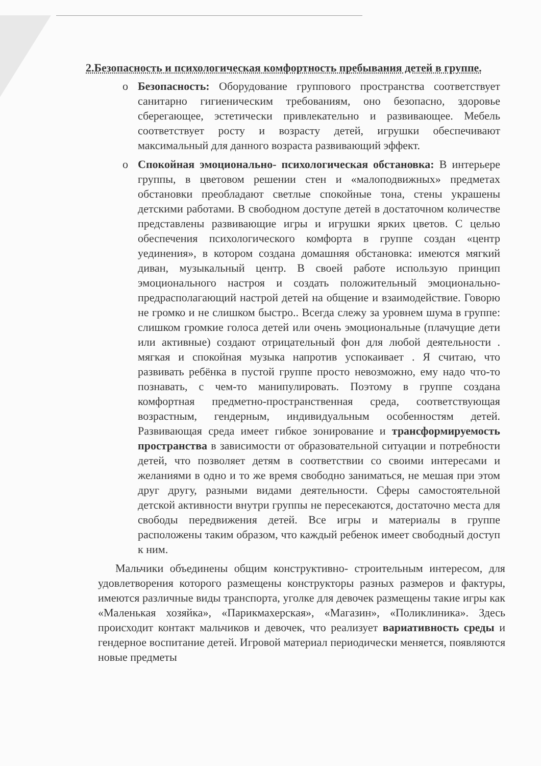2.Безопасность и психологическая комфортность пребывания детей в группе.
o Безопасность: Оборудование группового пространства соответствует санитарно гигиеническим требованиям, оно безопасно, здоровье сберегающее, эстетически привлекательно и развивающее. Мебель соответствует росту и возрасту детей, игрушки обеспечивают максимальный для данного возраста развивающий эффект.
o Спокойная эмоционально- психологическая обстановка: В интерьере группы, в цветовом решении стен и «малоподвижных» предметах обстановки преобладают светлые спокойные тона, стены украшены детскими работами. В свободном доступе детей в достаточном количестве представлены развивающие игры и игрушки ярких цветов. С целью обеспечения психологического комфорта в группе создан «центр уединения», в котором создана домашняя обстановка: имеются мягкий диван, музыкальный центр. В своей работе использую принцип эмоционального настроя и создать положительный эмоционально-предрасполагающий настрой детей на общение и взаимодействие. Говорю не громко и не слишком быстро.. Всегда слежу за уровнем шума в группе: слишком громкие голоса детей или очень эмоциональные (плачущие дети или активные) создают отрицательный фон для любой деятельности . мягкая и спокойная музыка напротив успокаивает . Я считаю, что развивать ребёнка в пустой группе просто невозможно, ему надо что-то познавать, с чем-то манипулировать. Поэтому в группе создана комфортная предметно-пространственная среда, соответствующая возрастным, гендерным, индивидуальным особенностям детей. Развивающая среда имеет гибкое зонирование и трансформируемость пространства в зависимости от образовательной ситуации и потребности детей, что позволяет детям в соответствии со своими интересами и желаниями в одно и то же время свободно заниматься, не мешая при этом друг другу, разными видами деятельности. Сферы самостоятельной детской активности внутри группы не пересекаются, достаточно места для свободы передвижения детей. Все игры и материалы в группе расположены таким образом, что каждый ребенок имеет свободный доступ к ним.
Мальчики объединены общим конструктивно- строительным интересом, для удовлетворения которого размещены конструкторы разных размеров и фактуры, имеются различные виды транспорта, уголке для девочек размещены такие игры как «Маленькая хозяйка», «Парикмахерская», «Магазин», «Поликлиника». Здесь происходит контакт мальчиков и девочек, что реализует вариативность среды и гендерное воспитание детей. Игровой материал периодически меняется, появляются новые предметы